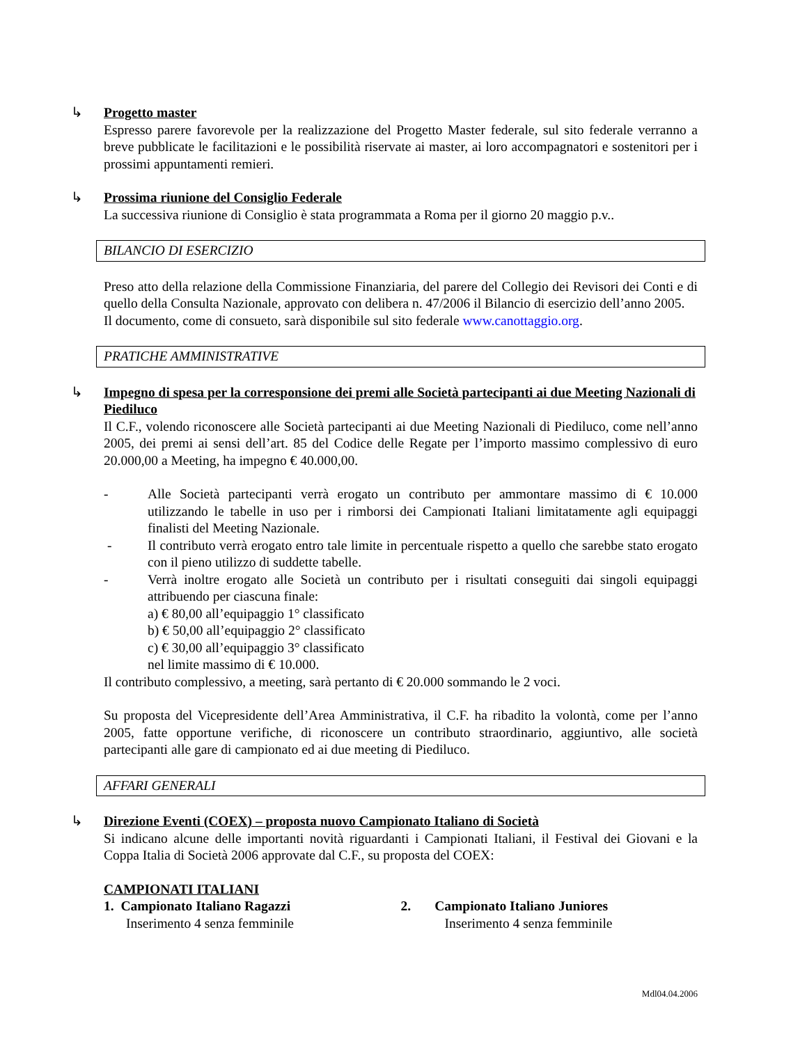↳
Progetto master
Espresso parere favorevole per la realizzazione del Progetto Master federale, sul sito federale verranno a breve pubblicate le facilitazioni e le possibilità riservate ai master, ai loro accompagnatori e sostenitori per i prossimi appuntamenti remieri.
↳
Prossima riunione del Consiglio Federale
La successiva riunione di Consiglio è stata programmata a Roma per il giorno 20 maggio p.v..
BILANCIO DI ESERCIZIO
Preso atto della relazione della Commissione Finanziaria, del parere del Collegio dei Revisori dei Conti e di quello della Consulta Nazionale, approvato con delibera n. 47/2006 il Bilancio di esercizio dell’anno 2005.
Il documento, come di consueto, sarà disponibile sul sito federale www.canottaggio.org.
PRATICHE AMMINISTRATIVE
↳
Impegno di spesa per la corresponsione dei premi alle Società partecipanti ai due Meeting Nazionali di Piediluco
Il C.F., volendo riconoscere alle Società partecipanti ai due Meeting Nazionali di Piediluco, come nell’anno 2005, dei premi ai sensi dell’art. 85 del Codice delle Regate per l’importo massimo complessivo di euro 20.000,00 a Meeting, ha impegno € 40.000,00.
- Alle Società partecipanti verrà erogato un contributo per ammontare massimo di € 10.000 utilizzando le tabelle in uso per i rimborsi dei Campionati Italiani limitatamente agli equipaggi finalisti del Meeting Nazionale.
- Il contributo verrà erogato entro tale limite in percentuale rispetto a quello che sarebbe stato erogato con il pieno utilizzo di suddette tabelle.
- Verrà inoltre erogato alle Società un contributo per i risultati conseguiti dai singoli equipaggi attribuendo per ciascuna finale:
a) € 80,00 all’equipaggio 1° classificato
b) € 50,00 all’equipaggio 2° classificato
c) € 30,00 all’equipaggio 3° classificato
nel limite massimo di € 10.000.
Il contributo complessivo, a meeting, sarà pertanto di € 20.000 sommando le 2 voci.
Su proposta del Vicepresidente dell’Area Amministrativa, il C.F. ha ribadito la volontà, come per l’anno 2005, fatte opportune verifiche, di riconoscere un contributo straordinario, aggiuntivo, alle società partecipanti alle gare di campionato ed ai due meeting di Piediluco.
AFFARI GENERALI
↳
Direzione Eventi (COEX) – proposta nuovo Campionato Italiano di Società
Si indicano alcune delle importanti novità riguardanti i Campionati Italiani, il Festival dei Giovani e la Coppa Italia di Società 2006 approvate dal C.F., su proposta del COEX:
CAMPIONATI ITALIANI
1. Campionato Italiano Ragazzi
Inserimento 4 senza femminile
2. Campionato Italiano Juniores
Inserimento 4 senza femminile
Mdl04.04.2006